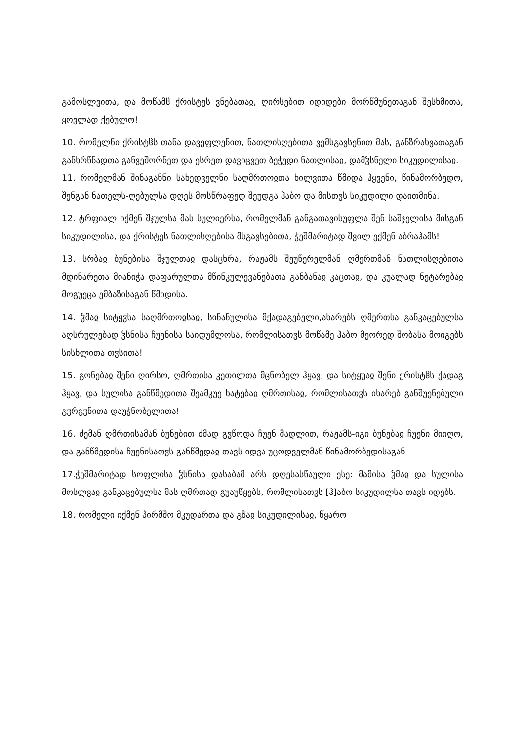გამოსლვითა, და მოწამჱ ქრისტეს ვნებათაჲ, ღირსებით იდიდები მორწმუნეთაგან შესხმითა, ყოვლად ქებულო!
10. რომელნი ქრისტჱს თანა დავეფლენით, ნათლისღებითა ვემსგავსენით მას, განზრახვათაგან განხრწნადთა განვეშორნეთ და ესრეთ დავიცვეთ ბეჭედი ნათლისაჲ, დამჴსნელი სიკუდილისაჲ.
11. რომელმან შინაგანნი სახედველნი საღმრთოჲთა ხილვითა წმიდა ჰყვენი, წინამორბედო, შენგან ნათელს-ღებულსა დღეს მოსწრაფედ შეუდგა ჰაბო და მისთჳს სიკუდილი დაითმინა.
12. ტრფიალ იქმენ შჯულსა მას სულიერსა, რომელმან განგათავისუფლა შენ საშჯელისა მისგან სიკუდილისა, და ქრისტეს ნათლისღებისა მსგავსებითა, ჭეშმარიტად შვილ ექმენ აბრაჰამს!
13. სრბაჲ ბუნებისა შჯულთაჲ დასცხრა, რაჟამს შეუწერელმან ღმერთმან ნათლისღებითა მდინარეთა მიანიჭა დაფარულთა მწინკულევანებათა განბანაჲ კაცთაჲ, და კუალად ნეტარებაჲ მოგუეცა ემბაზისაგან წმიდისა.
14. ჴმაჲ სიტყჳსა საღმრთოჲსაჲ, სინანულისა მქადაგებელი,ახარებს ღმერთსა განკაცებულსა აღსრულებად ჴსნისა ჩუენისა საიდუმლოსა, რომლისათჳს მოწამე ჰაბო მეორედ შობასა მოიგებს სისხლითა თჳსითა!
15. გონებაჲ შენი ღირსო, ღმრთისა კეთილთა მცნობელ ჰყავ, და სიტყუაჲ შენი ქრისტჱს ქადაგ ჰყავ, და სულისა განწმედითა შეამკუე ხატებაჲ ღმრთისაჲ, რომლისათჳს იხარებ განშუენებული გჳრგჳნითა დაუჭნობელითა!
16. ძემან ღმრთისამან ბუნებით ძმად გჳწოდა ჩუენ მადლით, რაჟამს-იგი ბუნებაჲ ჩუენი მიიღო, და განწმედისა ჩუენისათჳს განწმედაჲ თავს იდვა უცოდველმან წინამორბედისაგან
17.ჭეშმარიტად სოფლისა ჴსნისა დასაბამ არს დღესასწაული ესე: მამისა ჴმაჲ და სულისა მოსლვაჲ განკაცებულსა მას ღმრთად გუაუწყებს, რომლისათჳს [ჰ]აბო სიკუდილსა თავს იდებს.
18. რომელი იქმენ პირმშო მკუდართა და გზაჲ სიკუდილისაჲ, წყარო